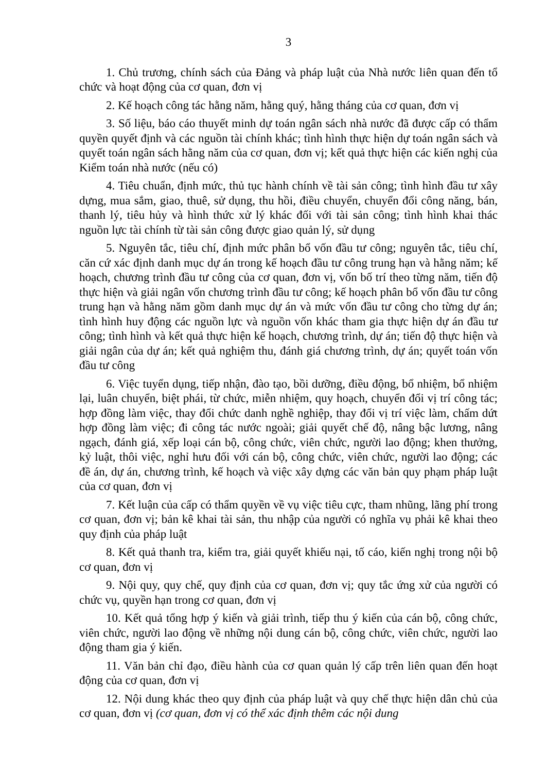3
1. Chủ trương, chính sách của Đảng và pháp luật của Nhà nước liên quan đến tổ chức và hoạt động của cơ quan, đơn vị
2. Kế hoạch công tác hằng năm, hằng quý, hằng tháng của cơ quan, đơn vị
3. Số liệu, báo cáo thuyết minh dự toán ngân sách nhà nước đã được cấp có thẩm quyền quyết định và các nguồn tài chính khác; tình hình thực hiện dự toán ngân sách và quyết toán ngân sách hằng năm của cơ quan, đơn vị; kết quả thực hiện các kiến nghị của Kiểm toán nhà nước (nếu có)
4. Tiêu chuẩn, định mức, thủ tục hành chính về tài sản công; tình hình đầu tư xây dựng, mua sắm, giao, thuê, sử dụng, thu hồi, điều chuyển, chuyển đổi công năng, bán, thanh lý, tiêu hủy và hình thức xử lý khác đối với tài sản công; tình hình khai thác nguồn lực tài chính từ tài sản công được giao quản lý, sử dụng
5. Nguyên tắc, tiêu chí, định mức phân bổ vốn đầu tư công; nguyên tắc, tiêu chí, căn cứ xác định danh mục dự án trong kế hoạch đầu tư công trung hạn và hằng năm; kế hoạch, chương trình đầu tư công của cơ quan, đơn vị, vốn bố trí theo từng năm, tiến độ thực hiện và giải ngân vốn chương trình đầu tư công; kế hoạch phân bổ vốn đầu tư công trung hạn và hằng năm gồm danh mục dự án và mức vốn đầu tư công cho từng dự án; tình hình huy động các nguồn lực và nguồn vốn khác tham gia thực hiện dự án đầu tư công; tình hình và kết quả thực hiện kế hoạch, chương trình, dự án; tiến độ thực hiện và giải ngân của dự án; kết quả nghiệm thu, đánh giá chương trình, dự án; quyết toán vốn đầu tư công
6. Việc tuyển dụng, tiếp nhận, đào tạo, bồi dưỡng, điều động, bổ nhiệm, bổ nhiệm lại, luân chuyển, biệt phái, từ chức, miễn nhiệm, quy hoạch, chuyển đổi vị trí công tác; hợp đồng làm việc, thay đổi chức danh nghề nghiệp, thay đổi vị trí việc làm, chấm dứt hợp đồng làm việc; đi công tác nước ngoài; giải quyết chế độ, nâng bậc lương, nâng ngạch, đánh giá, xếp loại cán bộ, công chức, viên chức, người lao động; khen thưởng, kỷ luật, thôi việc, nghỉ hưu đối với cán bộ, công chức, viên chức, người lao động; các đề án, dự án, chương trình, kế hoạch và việc xây dựng các văn bản quy phạm pháp luật của cơ quan, đơn vị
7. Kết luận của cấp có thẩm quyền về vụ việc tiêu cực, tham nhũng, lãng phí trong cơ quan, đơn vị; bản kê khai tài sản, thu nhập của người có nghĩa vụ phải kê khai theo quy định của pháp luật
8. Kết quả thanh tra, kiểm tra, giải quyết khiếu nại, tố cáo, kiến nghị trong nội bộ cơ quan, đơn vị
9. Nội quy, quy chế, quy định của cơ quan, đơn vị; quy tắc ứng xử của người có chức vụ, quyền hạn trong cơ quan, đơn vị
10. Kết quả tổng hợp ý kiến và giải trình, tiếp thu ý kiến của cán bộ, công chức, viên chức, người lao động về những nội dung cán bộ, công chức, viên chức, người lao động tham gia ý kiến.
11. Văn bản chỉ đạo, điều hành của cơ quan quản lý cấp trên liên quan đến hoạt động của cơ quan, đơn vị
12. Nội dung khác theo quy định của pháp luật và quy chế thực hiện dân chủ của cơ quan, đơn vị (cơ quan, đơn vị có thể xác định thêm các nội dung